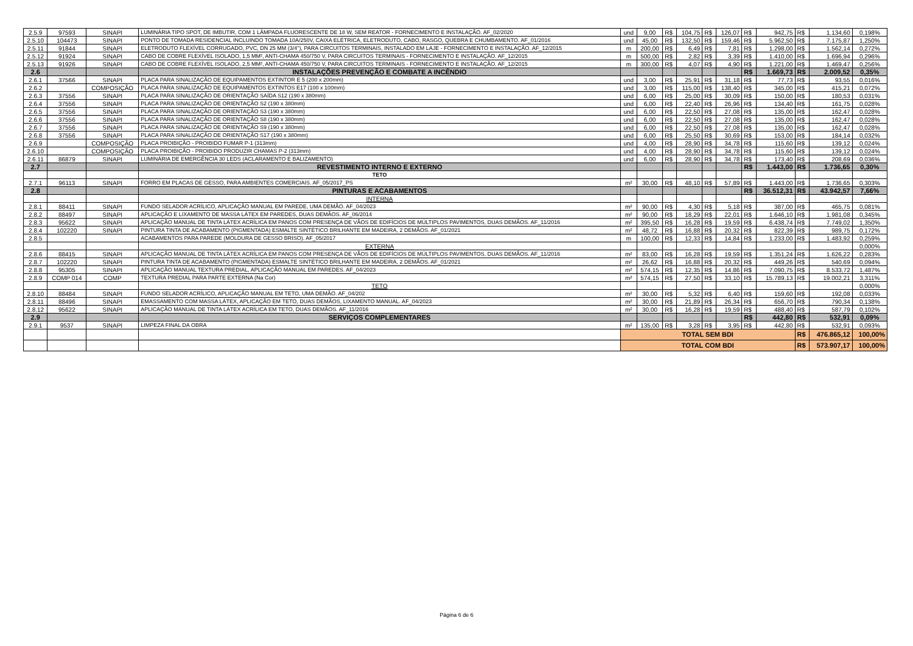| 2.5.9 | 97593 | SINAPI | LUMINÁRIA TIPO SPOT, DE IMBUTIR, COM 1 LÂMPADA FLUORESCENTE DE 18 W, SEM REATOR - FORNECIMENTO E INSTALAÇÃO. AF_02/2020 | und | 9,00 | R$ | 104,75 | R$ | 126,07 | R$ | 942,75 | R$ | 1.134,60 | 0,198% |
| 2.5.10 | 104473 | SINAPI | PONTO DE TOMADA RESIDENCIAL INCLUINDO TOMADA 10A/250V, CAIXA ELÉTRICA, ELETRODUTO, CABO, RASGO, QUEBRA E CHUMBAMENTO. AF_01/2016 | und | 45,00 | R$ | 132,50 | R$ | 159,46 | R$ | 5.962,50 | R$ | 7.175,87 | 1,250% |
| 2.5.11 | 91844 | SINAPI | ELETRODUTO FLEXÍVEL CORRUGADO, PVC, DN 25 MM (3/4"), PARA CIRCUITOS TERMINAIS, INSTALADO EM LAJE - FORNECIMENTO E INSTALAÇÃO. AF_12/2015 | m | 200,00 | R$ | 6,49 | R$ | 7,81 | R$ | 1.298,00 | R$ | 1.562,14 | 0,272% |
| 2.5.12 | 91924 | SINAPI | CABO DE COBRE FLEXÍVEL ISOLADO, 1,5 MM², ANTI-CHAMA 450/750 V, PARA CIRCUITOS TERMINAIS - FORNECIMENTO E INSTALAÇÃO. AF_12/2015 | m | 500,00 | R$ | 2,82 | R$ | 3,39 | R$ | 1.410,00 | R$ | 1.696,94 | 0,296% |
| 2.5.13 | 91926 | SINAPI | CABO DE COBRE FLEXÍVEL ISOLADO, 2,5 MM², ANTI-CHAMA 450/750 V, PARA CIRCUITOS TERMINAIS - FORNECIMENTO E INSTALAÇÃO. AF_12/2015 | m | 300,00 | R$ | 4,07 | R$ | 4,90 | R$ | 1.221,00 | R$ | 1.469,47 | 0,256% |
| 2.6 | | | INSTALAÇÕES PREVENÇÃO E COMBATE A INCÊNDIO | | | | | | | R$ | 1.669,73 | R$ | 2.009,52 | 0,35% |
| 2.6.1 | 37566 | SINAPI | PLACA PARA SINALIZAÇÃO DE EQUIPAMENTOS EXTINTOR E 5 (200 x 200mm) | und | 3,00 | R$ | 25,91 | R$ | 31,18 | R$ | 77,73 | R$ | 93,55 | 0,016% |
| 2.6.2 | | COMPOSIÇÃO | PLACA PARA SINALIZAÇÃO DE EQUIPAMENTOS EXTINTOS E17 (100 x 100mm) | und | 3,00 | R$ | 115,00 | R$ | 138,40 | R$ | 345,00 | R$ | 415,21 | 0,072% |
| 2.6.3 | 37556 | SINAPI | PLACA PARA SINALIZAÇÃO DE ORIENTAÇÃO SAÍDA S12 (190 x 380mm) | und | 6,00 | R$ | 25,00 | R$ | 30,09 | R$ | 150,00 | R$ | 180,53 | 0,031% |
| 2.6.4 | 37556 | SINAPI | PLACA PARA SINALIZAÇÃO DE ORIENTAÇÃO S2 (190 x 380mm) | und | 6,00 | R$ | 22,40 | R$ | 26,96 | R$ | 134,40 | R$ | 161,75 | 0,028% |
| 2.6.5 | 37556 | SINAPI | PLACA PARA SINALIZAÇÃO DE ORIENTAÇÃO S3 (190 x 380mm) | und | 6,00 | R$ | 22,50 | R$ | 27,08 | R$ | 135,00 | R$ | 162,47 | 0,028% |
| 2.6.6 | 37556 | SINAPI | PLACA PARA SINALIZAÇÃO DE ORIENTAÇÃO S8 (190 x 380mm) | und | 6,00 | R$ | 22,50 | R$ | 27,08 | R$ | 135,00 | R$ | 162,47 | 0,028% |
| 2.6.7 | 37556 | SINAPI | PLACA PARA SINALIZAÇÃO DE ORIENTAÇÃO S9 (190 x 380mm) | und | 6,00 | R$ | 22,50 | R$ | 27,08 | R$ | 135,00 | R$ | 162,47 | 0,028% |
| 2.6.8 | 37556 | SINAPI | PLACA PARA SINALIZAÇÃO DE ORIENTAÇÃO S17 (190 x 380mm) | und | 6,00 | R$ | 25,50 | R$ | 30,69 | R$ | 153,00 | R$ | 184,14 | 0,032% |
| 2.6.9 | | COMPOSIÇÃO | PLACA PROIBIÇÃO - PROIBIDO FUMAR P-1 (313mm) | und | 4,00 | R$ | 28,90 | R$ | 34,78 | R$ | 115,60 | R$ | 139,12 | 0,024% |
| 2.6.10 | | COMPOSIÇÃO | PLACA PROIBIÇÃO - PROIBIDO PRODUZIR CHAMAS P-2 (313mm) | und | 4,00 | R$ | 28,90 | R$ | 34,78 | R$ | 115,60 | R$ | 139,12 | 0,024% |
| 2.6.11 | 86879 | SINAPI | LUMINÁRIA DE EMERGÊNCIA 30 LEDS (ACLARAMENTO E BALIZAMENTO) | und | 6,00 | R$ | 28,90 | R$ | 34,78 | R$ | 173,40 | R$ | 208,69 | 0,036% |
| 2.7 | | | REVESTIMENTO INTERNO E EXTERNO | | | | | | | R$ | 1.443,00 | R$ | 1.736,65 | 0,30% |
| | | | TETO | | | | | | | | | | | |
| 2.7.1 | 96113 | SINAPI | FORRO EM PLACAS DE GESSO, PARA AMBIENTES COMERCIAIS. AF_05/2017_PS | m² | 30,00 | R$ | 48,10 | R$ | 57,89 | R$ | 1.443,00 | R$ | 1.736,65 | 0,303% |
| 2.8 | | | PINTURAS E ACABAMENTOS | | | | | | | R$ | 36.512,31 | R$ | 43.942,57 | 7,66% |
| | | | INTERNA | | | | | | | | | | | |
| 2.8.1 | 88411 | SINAPI | FUNDO SELADOR ACRÍLICO, APLICAÇÃO MANUAL EM PAREDE, UMA DEMÃO. AF_04/2023 | m² | 90,00 | R$ | 4,30 | R$ | 5,18 | R$ | 387,00 | R$ | 465,75 | 0,081% |
| 2.8.2 | 88497 | SINAPI | APLICAÇÃO E LIXAMENTO DE MASSA LÁTEX EM PAREDES, DUAS DEMÃOS. AF_06/2014 | m² | 90,00 | R$ | 18,29 | R$ | 22,01 | R$ | 1.646,10 | R$ | 1.981,08 | 0,345% |
| 2.8.3 | 95622 | SINAPI | APLICAÇÃO MANUAL DE TINTA LÁTEX ACRÍLICA EM PANOS COM PRESENÇA DE VÃOS DE EDIFÍCIOS DE MÚLTIPLOS PAVIMENTOS, DUAS DEMÃOS. AF_11/2016 | m² | 395,50 | R$ | 16,28 | R$ | 19,59 | R$ | 6.438,74 | R$ | 7.749,02 | 1,350% |
| 2.8.4 | 102220 | SINAPI | PINTURA TINTA DE ACABAMENTO (PIGMENTADA) ESMALTE SINTÉTICO BRILHANTE EM MADEIRA, 2 DEMÃOS. AF_01/2021 | m² | 48,72 | R$ | 16,88 | R$ | 20,32 | R$ | 822,39 | R$ | 989,75 | 0,172% |
| 2.8.5 | | | ACABAMENTOS PARA PAREDE (MOLDURA DE GESSO BRISO). AF_05/2017 | m | 100,00 | R$ | 12,33 | R$ | 14,84 | R$ | 1.233,00 | R$ | 1.483,92 | 0,259% |
| | | | EXTERNA | | | | | | | | | | | 0,000% |
| 2.8.6 | 88415 | SINAPI | APLICAÇÃO MANUAL DE TINTA LÁTEX ACRÍLICA EM PANOS COM PRESENÇA DE VÃOS DE EDIFÍCIOS DE MÚLTIPLOS PAVIMENTOS, DUAS DEMÃOS. AF_11/2016 | m² | 83,00 | R$ | 16,28 | R$ | 19,59 | R$ | 1.351,24 | R$ | 1.626,22 | 0,283% |
| 2.8.7 | 102220 | SINAPI | PINTURA TINTA DE ACABAMENTO (PIGMENTADA) ESMALTE SINTÉTICO BRILHANTE EM MADEIRA, 2 DEMÃOS. AF_01/2021 | m² | 26,62 | R$ | 16,88 | R$ | 20,32 | R$ | 449,26 | R$ | 540,69 | 0,094% |
| 2.8.8 | 95305 | SINAPI | APLICAÇÃO MANUAL TEXTURA PREDIAL, APLICAÇÃO MANUAL EM PAREDES. AF_04/2023 | m² | 574,15 | R$ | 12,35 | R$ | 14,86 | R$ | 7.090,75 | R$ | 8.533,72 | 1,487% |
| 2.8.9 | COMP 014 | COMP | TEXTURA PREDIAL PARA PARTE EXTERNA (Na Cor) | m² | 574,15 | R$ | 27,50 | R$ | 33,10 | R$ | 15.789,13 | R$ | 19.002,21 | 3,311% |
| | | | TETO | | | | | | | | | | | 0,000% |
| 2.8.10 | 88484 | SINAPI | FUNDO SELADOR ACRÍLICO, APLICAÇÃO MANUAL EM TETO, UMA DEMÃO. AF_04/202 | m² | 30,00 | R$ | 5,32 | R$ | 6,40 | R$ | 159,60 | R$ | 192,08 | 0,033% |
| 2.8.11 | 88496 | SINAPI | EMASSAMENTO COM MASSA LÁTEX, APLICAÇÃO EM TETO, DUAS DEMÃOS, LIXAMENTO MANUAL. AF_04/2023 | m² | 30,00 | R$ | 21,89 | R$ | 26,34 | R$ | 656,70 | R$ | 790,34 | 0,138% |
| 2.8.12 | 95622 | SINAPI | APLICAÇÃO MANUAL DE TINTA LÁTEX ACRÍLICA EM TETO, DUAS DEMÃOS. AF_11/2016 | m² | 30,00 | R$ | 16,28 | R$ | 19,59 | R$ | 488,40 | R$ | 587,79 | 0,102% |
| 2.9 | | | SERVIÇOS COMPLEMENTARES | | | | | | | R$ | 442,80 | R$ | 532,91 | 0,09% |
| 2.9.1 | 9537 | SINAPI | LIMPEZA FINAL DA OBRA | m² | 135,00 | R$ | 3,28 | R$ | 3,95 | R$ | 442,80 | R$ | 532,91 | 0,093% |
| | | | | TOTAL SEM BDI | | | | | | | | R$ | 476.865,12 | 100,00% |
| | | | | TOTAL COM BDI | | | | | | | | R$ | 573.907,17 | 100,00% |
Página 6 de 6